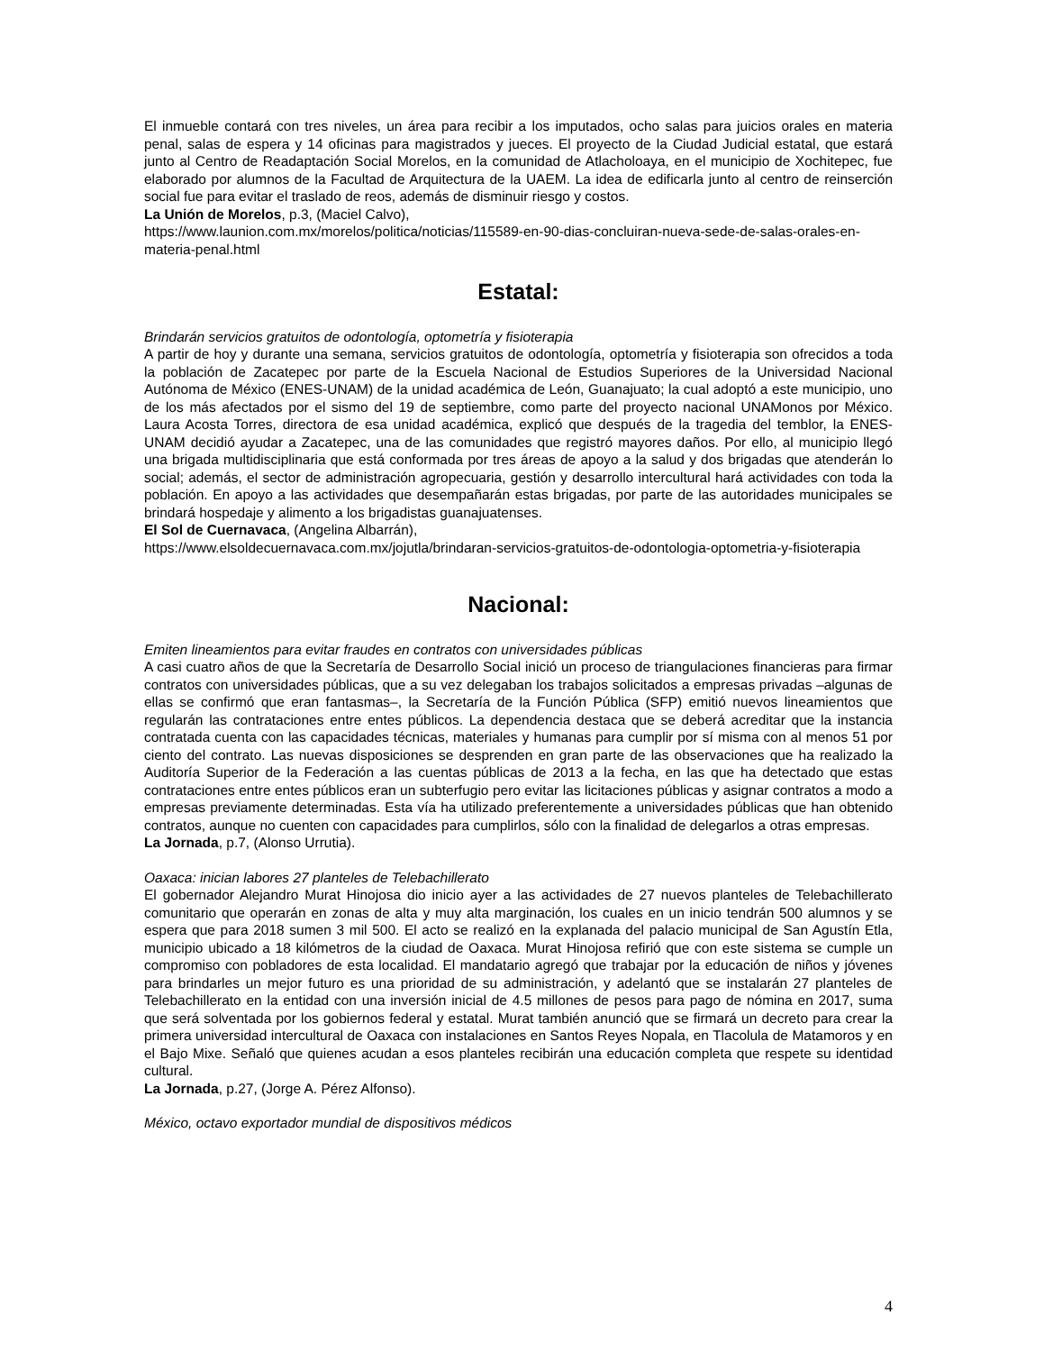El inmueble contará con tres niveles, un área para recibir a los imputados, ocho salas para juicios orales en materia penal, salas de espera y 14 oficinas para magistrados y jueces. El proyecto de la Ciudad Judicial estatal, que estará junto al Centro de Readaptación Social Morelos, en la comunidad de Atlacholoaya, en el municipio de Xochitepec, fue elaborado por alumnos de la Facultad de Arquitectura de la UAEM. La idea de edificarla junto al centro de reinserción social fue para evitar el traslado de reos, además de disminuir riesgo y costos.
La Unión de Morelos, p.3, (Maciel Calvo),
https://www.launion.com.mx/morelos/politica/noticias/115589-en-90-dias-concluiran-nueva-sede-de-salas-orales-en-materia-penal.html
Estatal:
Brindarán servicios gratuitos de odontología, optometría y fisioterapia
A partir de hoy y durante una semana, servicios gratuitos de odontología, optometría y fisioterapia son ofrecidos a toda la población de Zacatepec por parte de la Escuela Nacional de Estudios Superiores de la Universidad Nacional Autónoma de México (ENES-UNAM) de la unidad académica de León, Guanajuato; la cual adoptó a este municipio, uno de los más afectados por el sismo del 19 de septiembre, como parte del proyecto nacional UNAMonos por México. Laura Acosta Torres, directora de esa unidad académica, explicó que después de la tragedia del temblor, la ENES-UNAM decidió ayudar a Zacatepec, una de las comunidades que registró mayores daños. Por ello, al municipio llegó una brigada multidisciplinaria que está conformada por tres áreas de apoyo a la salud y dos brigadas que atenderán lo social; además, el sector de administración agropecuaria, gestión y desarrollo intercultural hará actividades con toda la población. En apoyo a las actividades que desempañarán estas brigadas, por parte de las autoridades municipales se brindará hospedaje y alimento a los brigadistas guanajuatenses.
El Sol de Cuernavaca, (Angelina Albarrán),
https://www.elsoldecuernavaca.com.mx/jojutla/brindaran-servicios-gratuitos-de-odontologia-optometria-y-fisioterapia
Nacional:
Emiten lineamientos para evitar fraudes en contratos con universidades públicas
A casi cuatro años de que la Secretaría de Desarrollo Social inició un proceso de triangulaciones financieras para firmar contratos con universidades públicas, que a su vez delegaban los trabajos solicitados a empresas privadas –algunas de ellas se confirmó que eran fantasmas–, la Secretaría de la Función Pública (SFP) emitió nuevos lineamientos que regularán las contrataciones entre entes públicos. La dependencia destaca que se deberá acreditar que la instancia contratada cuenta con las capacidades técnicas, materiales y humanas para cumplir por sí misma con al menos 51 por ciento del contrato. Las nuevas disposiciones se desprenden en gran parte de las observaciones que ha realizado la Auditoría Superior de la Federación a las cuentas públicas de 2013 a la fecha, en las que ha detectado que estas contrataciones entre entes públicos eran un subterfugio pero evitar las licitaciones públicas y asignar contratos a modo a empresas previamente determinadas. Esta vía ha utilizado preferentemente a universidades públicas que han obtenido contratos, aunque no cuenten con capacidades para cumplirlos, sólo con la finalidad de delegarlos a otras empresas.
La Jornada, p.7, (Alonso Urrutia).
Oaxaca: inician labores 27 planteles de Telebachillerato
El gobernador Alejandro Murat Hinojosa dio inicio ayer a las actividades de 27 nuevos planteles de Telebachillerato comunitario que operarán en zonas de alta y muy alta marginación, los cuales en un inicio tendrán 500 alumnos y se espera que para 2018 sumen 3 mil 500. El acto se realizó en la explanada del palacio municipal de San Agustín Etla, municipio ubicado a 18 kilómetros de la ciudad de Oaxaca. Murat Hinojosa refirió que con este sistema se cumple un compromiso con pobladores de esta localidad. El mandatario agregó que trabajar por la educación de niños y jóvenes para brindarles un mejor futuro es una prioridad de su administración, y adelantó que se instalarán 27 planteles de Telebachillerato en la entidad con una inversión inicial de 4.5 millones de pesos para pago de nómina en 2017, suma que será solventada por los gobiernos federal y estatal. Murat también anunció que se firmará un decreto para crear la primera universidad intercultural de Oaxaca con instalaciones en Santos Reyes Nopala, en Tlacolula de Matamoros y en el Bajo Mixe. Señaló que quienes acudan a esos planteles recibirán una educación completa que respete su identidad cultural.
La Jornada, p.27, (Jorge A. Pérez Alfonso).
México, octavo exportador mundial de dispositivos médicos
4